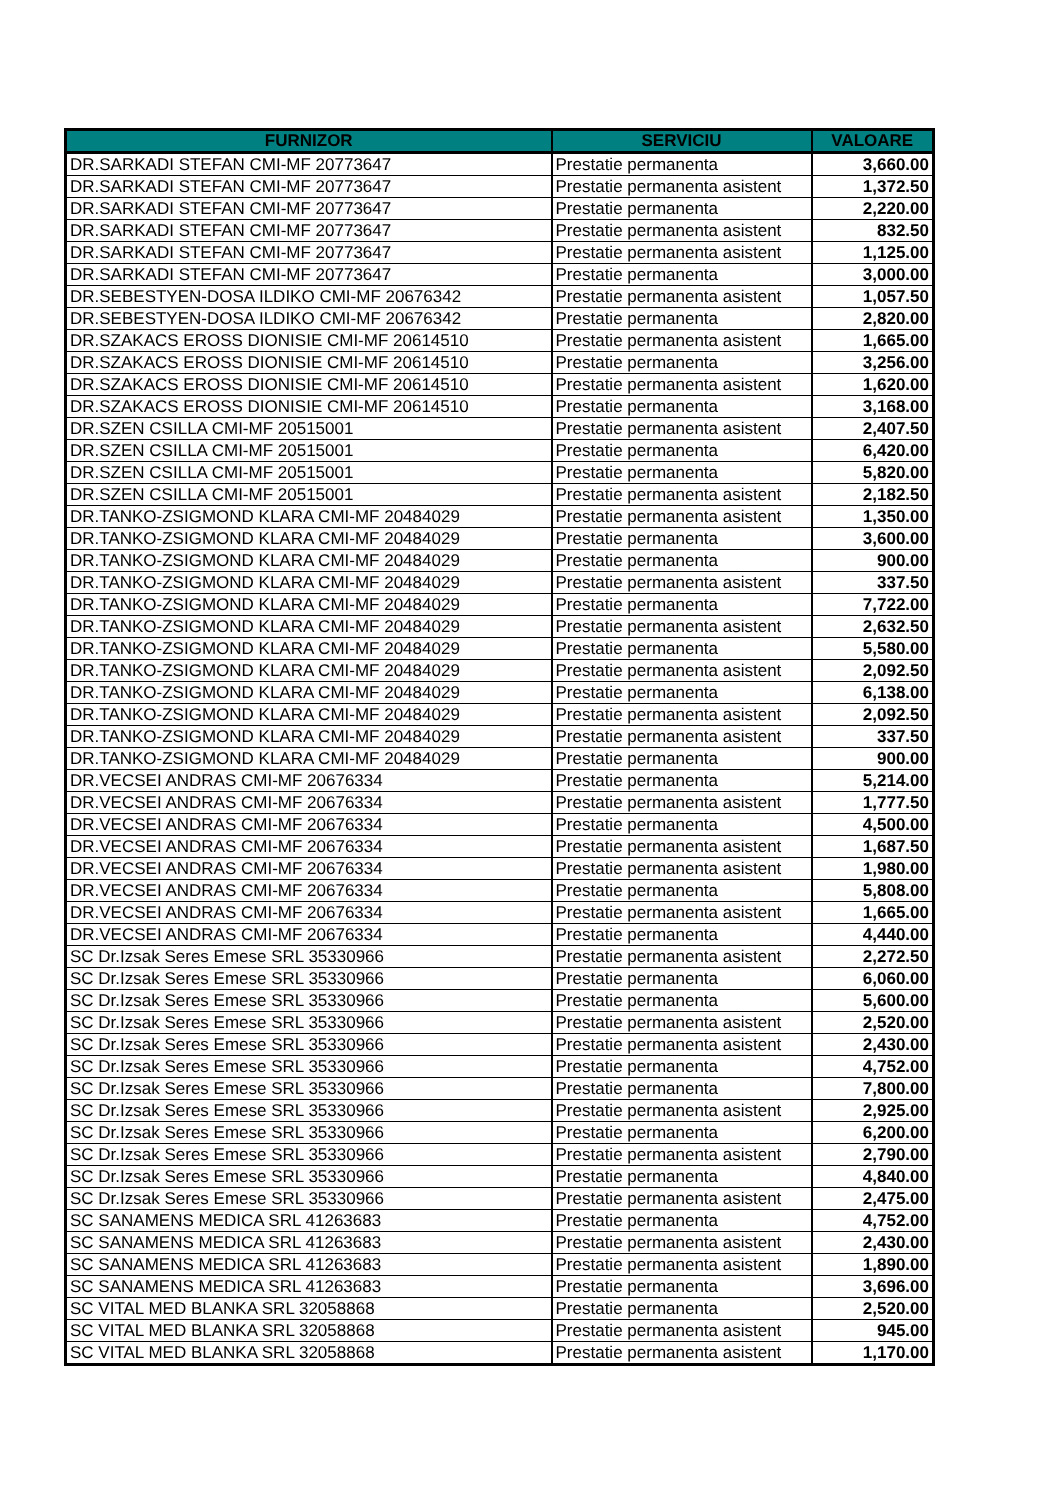| FURNIZOR | SERVICIU | VALOARE |
| --- | --- | --- |
| DR.SARKADI STEFAN CMI-MF 20773647 | Prestatie permanenta | 3,660.00 |
| DR.SARKADI STEFAN CMI-MF 20773647 | Prestatie permanenta asistent | 1,372.50 |
| DR.SARKADI STEFAN CMI-MF 20773647 | Prestatie permanenta | 2,220.00 |
| DR.SARKADI STEFAN CMI-MF 20773647 | Prestatie permanenta asistent | 832.50 |
| DR.SARKADI STEFAN CMI-MF 20773647 | Prestatie permanenta asistent | 1,125.00 |
| DR.SARKADI STEFAN CMI-MF 20773647 | Prestatie permanenta | 3,000.00 |
| DR.SEBESTYEN-DOSA ILDIKO CMI-MF 20676342 | Prestatie permanenta asistent | 1,057.50 |
| DR.SEBESTYEN-DOSA ILDIKO CMI-MF 20676342 | Prestatie permanenta | 2,820.00 |
| DR.SZAKACS EROSS DIONISIE CMI-MF 20614510 | Prestatie permanenta asistent | 1,665.00 |
| DR.SZAKACS EROSS DIONISIE CMI-MF 20614510 | Prestatie permanenta | 3,256.00 |
| DR.SZAKACS EROSS DIONISIE CMI-MF 20614510 | Prestatie permanenta asistent | 1,620.00 |
| DR.SZAKACS EROSS DIONISIE CMI-MF 20614510 | Prestatie permanenta | 3,168.00 |
| DR.SZEN CSILLA CMI-MF 20515001 | Prestatie permanenta asistent | 2,407.50 |
| DR.SZEN CSILLA CMI-MF 20515001 | Prestatie permanenta | 6,420.00 |
| DR.SZEN CSILLA CMI-MF 20515001 | Prestatie permanenta | 5,820.00 |
| DR.SZEN CSILLA CMI-MF 20515001 | Prestatie permanenta asistent | 2,182.50 |
| DR.TANKO-ZSIGMOND KLARA CMI-MF 20484029 | Prestatie permanenta asistent | 1,350.00 |
| DR.TANKO-ZSIGMOND KLARA CMI-MF 20484029 | Prestatie permanenta | 3,600.00 |
| DR.TANKO-ZSIGMOND KLARA CMI-MF 20484029 | Prestatie permanenta | 900.00 |
| DR.TANKO-ZSIGMOND KLARA CMI-MF 20484029 | Prestatie permanenta asistent | 337.50 |
| DR.TANKO-ZSIGMOND KLARA CMI-MF 20484029 | Prestatie permanenta | 7,722.00 |
| DR.TANKO-ZSIGMOND KLARA CMI-MF 20484029 | Prestatie permanenta asistent | 2,632.50 |
| DR.TANKO-ZSIGMOND KLARA CMI-MF 20484029 | Prestatie permanenta | 5,580.00 |
| DR.TANKO-ZSIGMOND KLARA CMI-MF 20484029 | Prestatie permanenta asistent | 2,092.50 |
| DR.TANKO-ZSIGMOND KLARA CMI-MF 20484029 | Prestatie permanenta | 6,138.00 |
| DR.TANKO-ZSIGMOND KLARA CMI-MF 20484029 | Prestatie permanenta asistent | 2,092.50 |
| DR.TANKO-ZSIGMOND KLARA CMI-MF 20484029 | Prestatie permanenta asistent | 337.50 |
| DR.TANKO-ZSIGMOND KLARA CMI-MF 20484029 | Prestatie permanenta | 900.00 |
| DR.VECSEI ANDRAS CMI-MF 20676334 | Prestatie permanenta | 5,214.00 |
| DR.VECSEI ANDRAS CMI-MF 20676334 | Prestatie permanenta asistent | 1,777.50 |
| DR.VECSEI ANDRAS CMI-MF 20676334 | Prestatie permanenta | 4,500.00 |
| DR.VECSEI ANDRAS CMI-MF 20676334 | Prestatie permanenta asistent | 1,687.50 |
| DR.VECSEI ANDRAS CMI-MF 20676334 | Prestatie permanenta asistent | 1,980.00 |
| DR.VECSEI ANDRAS CMI-MF 20676334 | Prestatie permanenta | 5,808.00 |
| DR.VECSEI ANDRAS CMI-MF 20676334 | Prestatie permanenta asistent | 1,665.00 |
| DR.VECSEI ANDRAS CMI-MF 20676334 | Prestatie permanenta | 4,440.00 |
| SC Dr.Izsak Seres Emese SRL 35330966 | Prestatie permanenta asistent | 2,272.50 |
| SC Dr.Izsak Seres Emese SRL 35330966 | Prestatie permanenta | 6,060.00 |
| SC Dr.Izsak Seres Emese SRL 35330966 | Prestatie permanenta | 5,600.00 |
| SC Dr.Izsak Seres Emese SRL 35330966 | Prestatie permanenta asistent | 2,520.00 |
| SC Dr.Izsak Seres Emese SRL 35330966 | Prestatie permanenta asistent | 2,430.00 |
| SC Dr.Izsak Seres Emese SRL 35330966 | Prestatie permanenta | 4,752.00 |
| SC Dr.Izsak Seres Emese SRL 35330966 | Prestatie permanenta | 7,800.00 |
| SC Dr.Izsak Seres Emese SRL 35330966 | Prestatie permanenta asistent | 2,925.00 |
| SC Dr.Izsak Seres Emese SRL 35330966 | Prestatie permanenta | 6,200.00 |
| SC Dr.Izsak Seres Emese SRL 35330966 | Prestatie permanenta asistent | 2,790.00 |
| SC Dr.Izsak Seres Emese SRL 35330966 | Prestatie permanenta | 4,840.00 |
| SC Dr.Izsak Seres Emese SRL 35330966 | Prestatie permanenta asistent | 2,475.00 |
| SC SANAMENS MEDICA SRL 41263683 | Prestatie permanenta | 4,752.00 |
| SC SANAMENS MEDICA SRL 41263683 | Prestatie permanenta asistent | 2,430.00 |
| SC SANAMENS MEDICA SRL 41263683 | Prestatie permanenta asistent | 1,890.00 |
| SC SANAMENS MEDICA SRL 41263683 | Prestatie permanenta | 3,696.00 |
| SC VITAL MED BLANKA SRL 32058868 | Prestatie permanenta | 2,520.00 |
| SC VITAL MED BLANKA SRL 32058868 | Prestatie permanenta asistent | 945.00 |
| SC VITAL MED BLANKA SRL 32058868 | Prestatie permanenta asistent | 1,170.00 |